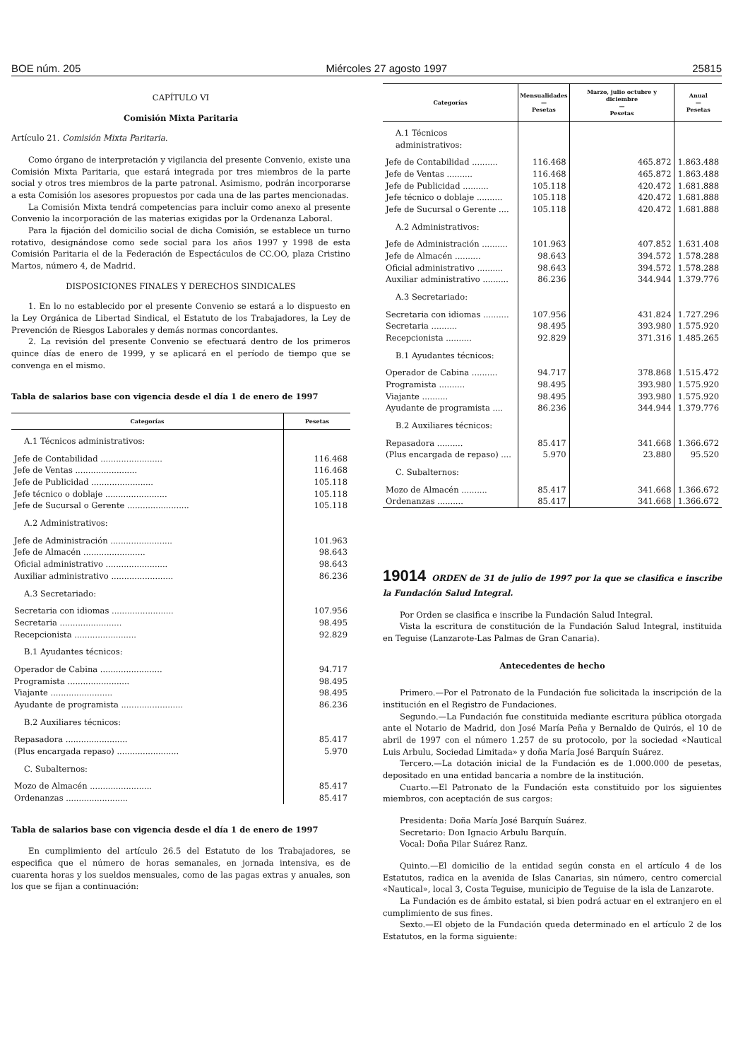BOE núm. 205 Miércoles 27 agosto 1997 25815
CAPÍTULO VI
Comisión Mixta Paritaria
Artículo 21. Comisión Mixta Paritaria.
Como órgano de interpretación y vigilancia del presente Convenio, existe una Comisión Mixta Paritaria, que estará integrada por tres miembros de la parte social y otros tres miembros de la parte patronal. Asimismo, podrán incorporarse a esta Comisión los asesores propuestos por cada una de las partes mencionadas.
La Comisión Mixta tendrá competencias para incluir como anexo al presente Convenio la incorporación de las materias exigidas por la Ordenanza Laboral.
Para la fijación del domicilio social de dicha Comisión, se establece un turno rotativo, designándose como sede social para los años 1997 y 1998 de esta Comisión Paritaria el de la Federación de Espectáculos de CC.OO, plaza Cristino Martos, número 4, de Madrid.
DISPOSICIONES FINALES Y DERECHOS SINDICALES
1. En lo no establecido por el presente Convenio se estará a lo dispuesto en la Ley Orgánica de Libertad Sindical, el Estatuto de los Trabajadores, la Ley de Prevención de Riesgos Laborales y demás normas concordantes.
2. La revisión del presente Convenio se efectuará dentro de los primeros quince días de enero de 1999, y se aplicará en el período de tiempo que se convenga en el mismo.
Tabla de salarios base con vigencia desde el día 1 de enero de 1997
| Categorías | Pesetas |
| --- | --- |
| A.1 Técnicos administrativos: | |
| Jefe de Contabilidad ........................ | 116.468 |
| Jefe de Ventas ........................ | 116.468 |
| Jefe de Publicidad ........................ | 105.118 |
| Jefe técnico o doblaje ........................ | 105.118 |
| Jefe de Sucursal o Gerente ........................ | 105.118 |
| A.2 Administrativos: | |
| Jefe de Administración ........................ | 101.963 |
| Jefe de Almacén ........................ | 98.643 |
| Oficial administrativo ........................ | 98.643 |
| Auxiliar administrativo ........................ | 86.236 |
| A.3 Secretariado: | |
| Secretaria con idiomas ........................ | 107.956 |
| Secretaria ........................ | 98.495 |
| Recepcionista ........................ | 92.829 |
| B.1 Ayudantes técnicos: | |
| Operador de Cabina ........................ | 94.717 |
| Programista ........................ | 98.495 |
| Viajante ........................ | 98.495 |
| Ayudante de programista ........................ | 86.236 |
| B.2 Auxiliares técnicos: | |
| Repasadora ........................ | 85.417 |
| (Plus encargada repaso) ........................ | 5.970 |
| C. Subalternos: | |
| Mozo de Almacén ........................ | 85.417 |
| Ordenanzas ........................ | 85.417 |
Tabla de salarios base con vigencia desde el día 1 de enero de 1997
En cumplimiento del artículo 26.5 del Estatuto de los Trabajadores, se especifica que el número de horas semanales, en jornada intensiva, es de cuarenta horas y los sueldos mensuales, como de las pagas extras y anuales, son los que se fijan a continuación:
| Categorías | Mensualidades — Pesetas | Marzo, julio octubre y diciembre — Pesetas | Anual — Pesetas |
| --- | --- | --- | --- |
| A.1 Técnicos administrativos: | | | |
| Jefe de Contabilidad .......... | 116.468 | 465.872 | 1.863.488 |
| Jefe de Ventas .......... | 116.468 | 465.872 | 1.863.488 |
| Jefe de Publicidad .......... | 105.118 | 420.472 | 1.681.888 |
| Jefe técnico o doblaje .......... | 105.118 | 420.472 | 1.681.888 |
| Jefe de Sucursal o Gerente .... | 105.118 | 420.472 | 1.681.888 |
| A.2 Administrativos: | | | |
| Jefe de Administración .......... | 101.963 | 407.852 | 1.631.408 |
| Jefe de Almacén .......... | 98.643 | 394.572 | 1.578.288 |
| Oficial administrativo .......... | 98.643 | 394.572 | 1.578.288 |
| Auxiliar administrativo .......... | 86.236 | 344.944 | 1.379.776 |
| A.3 Secretariado: | | | |
| Secretaria con idiomas .......... | 107.956 | 431.824 | 1.727.296 |
| Secretaria .......... | 98.495 | 393.980 | 1.575.920 |
| Recepcionista .......... | 92.829 | 371.316 | 1.485.265 |
| B.1 Ayudantes técnicos: | | | |
| Operador de Cabina .......... | 94.717 | 378.868 | 1.515.472 |
| Programista .......... | 98.495 | 393.980 | 1.575.920 |
| Viajante .......... | 98.495 | 393.980 | 1.575.920 |
| Ayudante de programista .... | 86.236 | 344.944 | 1.379.776 |
| B.2 Auxiliares técnicos: | | | |
| Repasadora .......... | 85.417 | 341.668 | 1.366.672 |
| (Plus encargada de repaso) .... | 5.970 | 23.880 | 95.520 |
| C. Subalternos: | | | |
| Mozo de Almacén .......... | 85.417 | 341.668 | 1.366.672 |
| Ordenanzas .......... | 85.417 | 341.668 | 1.366.672 |
19014 ORDEN de 31 de julio de 1997 por la que se clasifica e inscribe la Fundación Salud Integral.
Por Orden se clasifica e inscribe la Fundación Salud Integral.
Vista la escritura de constitución de la Fundación Salud Integral, instituida en Teguise (Lanzarote-Las Palmas de Gran Canaria).
Antecedentes de hecho
Primero.—Por el Patronato de la Fundación fue solicitada la inscripción de la institución en el Registro de Fundaciones.
Segundo.—La Fundación fue constituida mediante escritura pública otorgada ante el Notario de Madrid, don José María Peña y Bernaldo de Quirós, el 10 de abril de 1997 con el número 1.257 de su protocolo, por la sociedad «Nautical Luis Arbulu, Sociedad Limitada» y doña María José Barquín Suárez.
Tercero.—La dotación inicial de la Fundación es de 1.000.000 de pesetas, depositado en una entidad bancaria a nombre de la institución.
Cuarto.—El Patronato de la Fundación esta constituido por los siguientes miembros, con aceptación de sus cargos:
Presidenta: Doña María José Barquín Suárez.
Secretario: Don Ignacio Arbulu Barquín.
Vocal: Doña Pilar Suárez Ranz.
Quinto.—El domicilio de la entidad según consta en el artículo 4 de los Estatutos, radica en la avenida de Islas Canarias, sin número, centro comercial «Nautical», local 3, Costa Teguise, municipio de Teguise de la isla de Lanzarote.
La Fundación es de ámbito estatal, si bien podrá actuar en el extranjero en el cumplimiento de sus fines.
Sexto.—El objeto de la Fundación queda determinado en el artículo 2 de los Estatutos, en la forma siguiente: